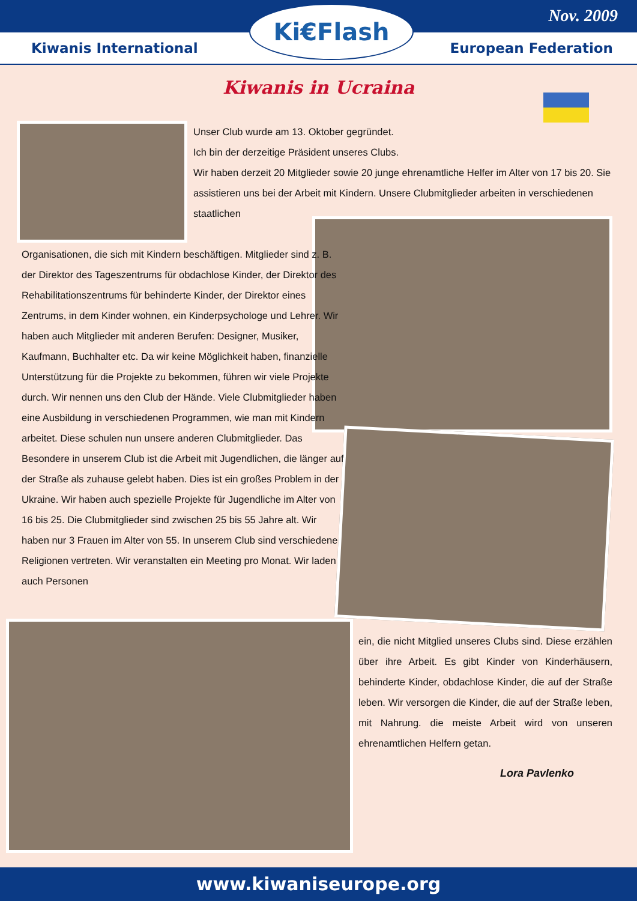Nov. 2009
Kiwanis International European Federation
Ki€Flash
Kiwanis in Ucraina
Unser Club wurde am 13. Oktober gegründet.
Ich bin der derzeitige Präsident unseres Clubs.
Wir haben derzeit 20 Mitglieder sowie 20 junge ehrenamtliche Helfer im Alter von 17 bis 20. Sie assistieren uns bei der Arbeit mit Kindern. Unsere Clubmitglieder arbeiten in verschiedenen staatlichen
Organisationen, die sich mit Kindern beschäftigen. Mitglieder sind z. B. der Direktor des Tageszentrums für obdachlose Kinder, der Direktor des Rehabilitationszentrums für behinderte Kinder, der Direktor eines Zentrums, in dem Kinder wohnen, ein Kinderpsychologe und Lehrer. Wir haben auch Mitglieder mit anderen Berufen: Designer, Musiker, Kaufmann, Buchhalter etc. Da wir keine Möglichkeit haben, finanzielle Unterstützung für die Projekte zu bekommen, führen wir viele Projekte durch. Wir nennen uns den Club der Hände. Viele Clubmitglieder haben eine Ausbildung in verschiedenen Programmen, wie man mit Kindern arbeitet. Diese schulen nun unsere anderen Clubmitglieder. Das Besondere in unserem Club ist die Arbeit mit Jugendlichen, die länger auf der Straße als zuhause gelebt haben. Dies ist ein großes Problem in der Ukraine. Wir haben auch spezielle Projekte für Jugendliche im Alter von 16 bis 25. Die Clubmitglieder sind zwischen 25 bis 55 Jahre alt. Wir haben nur 3 Frauen im Alter von 55. In unserem Club sind verschiedene Religionen vertreten. Wir veranstalten ein Meeting pro Monat. Wir laden auch Personen
ein, die nicht Mitglied unseres Clubs sind. Diese erzählen über ihre Arbeit. Es gibt Kinder von Kinderhäusern, behinderte Kinder, obdachlose Kinder, die auf der Straße leben. Wir versorgen die Kinder, die auf der Straße leben, mit Nahrung. die meiste Arbeit wird von unseren ehrenamtlichen Helfern getan.
Lora Pavlenko
www.kiwaniseurope.org